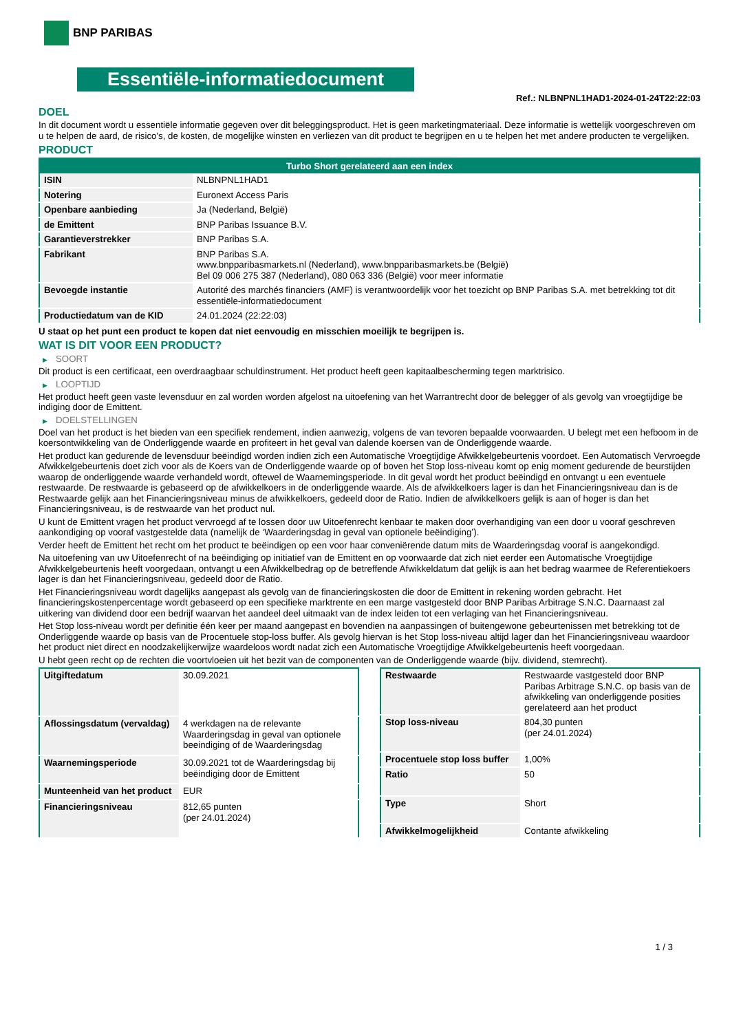BNP PARIBAS
Essentiële-informatiedocument
Ref.: NLBNPNL1HAD1-2024-01-24T22:22:03
DOEL
In dit document wordt u essentiële informatie gegeven over dit beleggingsproduct. Het is geen marketingmateriaal. Deze informatie is wettelijk voorgeschreven om u te helpen de aard, de risico's, de kosten, de mogelijke winsten en verliezen van dit product te begrijpen en u te helpen het met andere producten te vergelijken.
PRODUCT
| Turbo Short gerelateerd aan een index | |
| --- | --- |
| ISIN | NLBNPNL1HAD1 |
| Notering | Euronext Access Paris |
| Openbare aanbieding | Ja (Nederland, België) |
| de Emittent | BNP Paribas Issuance B.V. |
| Garantieverstrekker | BNP Paribas S.A. |
| Fabrikant | BNP Paribas S.A. www.bnpparibasmarkets.nl (Nederland), www.bnpparibasmarkets.be (België) Bel 09 006 275 387 (Nederland), 080 063 336 (België) voor meer informatie |
| Bevoegde instantie | Autorité des marchés financiers (AMF) is verantwoordelijk voor het toezicht op BNP Paribas S.A. met betrekking tot dit essentiële-informatiedocument |
| Productiedatum van de KID | 24.01.2024 (22:22:03) |
U staat op het punt een product te kopen dat niet eenvoudig en misschien moeilijk te begrijpen is.
WAT IS DIT VOOR EEN PRODUCT?
▶ SOORT
Dit product is een certificaat, een overdraagbaar schuldinstrument. Het product heeft geen kapitaalbescherming tegen marktrisico.
▶ LOOPTIJD
Het product heeft geen vaste levensduur en zal worden worden afgelost na uitoefening van het Warrantrecht door de belegger of als gevolg van vroegtijdige be indiging door de Emittent.
▶ DOELSTELLINGEN
Doel van het product is het bieden van een specifiek rendement, indien aanwezig, volgens de van tevoren bepaalde voorwaarden. U belegt met een hefboom in de koersontwikkeling van de Onderliggende waarde en profiteert in het geval van dalende koersen van de Onderliggende waarde.
Het product kan gedurende de levensduur beëindigd worden indien zich een Automatische Vroegtijdige Afwikkelgebeurtenis voordoet. Een Automatisch Vervroegde Afwikkelgebeurtenis doet zich voor als de Koers van de Onderliggende waarde op of boven het Stop loss-niveau komt op enig moment gedurende de beurstijden waarop de onderliggende waarde verhandeld wordt, oftewel de Waarnemingsperiode. In dit geval wordt het product beëindigd en ontvangt u een eventuele restwaarde. De restwaarde is gebaseerd op de afwikkelkoers in de onderliggende waarde. Als de afwikkelkoers lager is dan het Financieringsniveau dan is de Restwaarde gelijk aan het Financieringsniveau minus de afwikkelkoers, gedeeld door de Ratio. Indien de afwikkelkoers gelijk is aan of hoger is dan het Financieringsniveau, is de restwaarde van het product nul.
U kunt de Emittent vragen het product vervroegd af te lossen door uw Uitoefenrecht kenbaar te maken door overhandiging van een door u vooraf geschreven aankondiging op vooraf vastgestelde data (namelijk de ‘Waarderingsdag in geval van optionele beëindiging’).
Verder heeft de Emittent het recht om het product te beëindigen op een voor haar conveniërende datum mits de Waarderingsdag vooraf is aangekondigd.
Na uitoefening van uw Uitoefenrecht of na beëindiging op initiatief van de Emittent en op voorwaarde dat zich niet eerder een Automatische Vroegtijdige Afwikkelgebeurtenis heeft voorgedaan, ontvangt u een Afwikkelbedrag op de betreffende Afwikkeldatum dat gelijk is aan het bedrag waarmee de Referentiekoers lager is dan het Financieringsniveau, gedeeld door de Ratio.
Het Financieringsniveau wordt dagelijks aangepast als gevolg van de financieringskosten die door de Emittent in rekening worden gebracht. Het financieringskostenpercentage wordt gebaseerd op een specifieke marktrente en een marge vastgesteld door BNP Paribas Arbitrage S.N.C. Daarnaast zal uitkering van dividend door een bedrijf waarvan het aandeel deel uitmaakt van de index leiden tot een verlaging van het Financieringsniveau.
Het Stop loss-niveau wordt per definitie één keer per maand aangepast en bovendien na aanpassingen of buitengewone gebeurtenissen met betrekking tot de Onderliggende waarde op basis van de Procentuele stop-loss buffer. Als gevolg hiervan is het Stop loss-niveau altijd lager dan het Financieringsniveau waardoor het product niet direct en noodzakelijkerwijze waardeloos wordt nadat zich een Automatische Vroegtijdige Afwikkelgebeurtenis heeft voorgedaan.
U hebt geen recht op de rechten die voortvloeien uit het bezit van de componenten van de Onderliggende waarde (bijv. dividend, stemrecht).
| Uitgiftedatum | 30.09.2021 |
| Aflossingsdatum (vervaldag) | 4 werkdagen na de relevante Waarderingsdag in geval van optionele beeindiging of de Waarderingsdag |
| Waarnemingsperiode | 30.09.2021 tot de Waarderingsdag bij beëindiging door de Emittent |
| Munteenheid van het product | EUR |
| Financieringsniveau | 812,65 punten (per 24.01.2024) |
| Restwaarde | Restwaarde vastgesteld door BNP Paribas Arbitrage S.N.C. op basis van de afwikkeling van onderliggende posities gerelateerd aan het product |
| Stop loss-niveau | 804,30 punten (per 24.01.2024) |
| Procentuele stop loss buffer | 1,00% |
| Ratio | 50 |
| Type | Short |
| Afwikkelmogelijkheid | Contante afwikkeling |
1 / 3